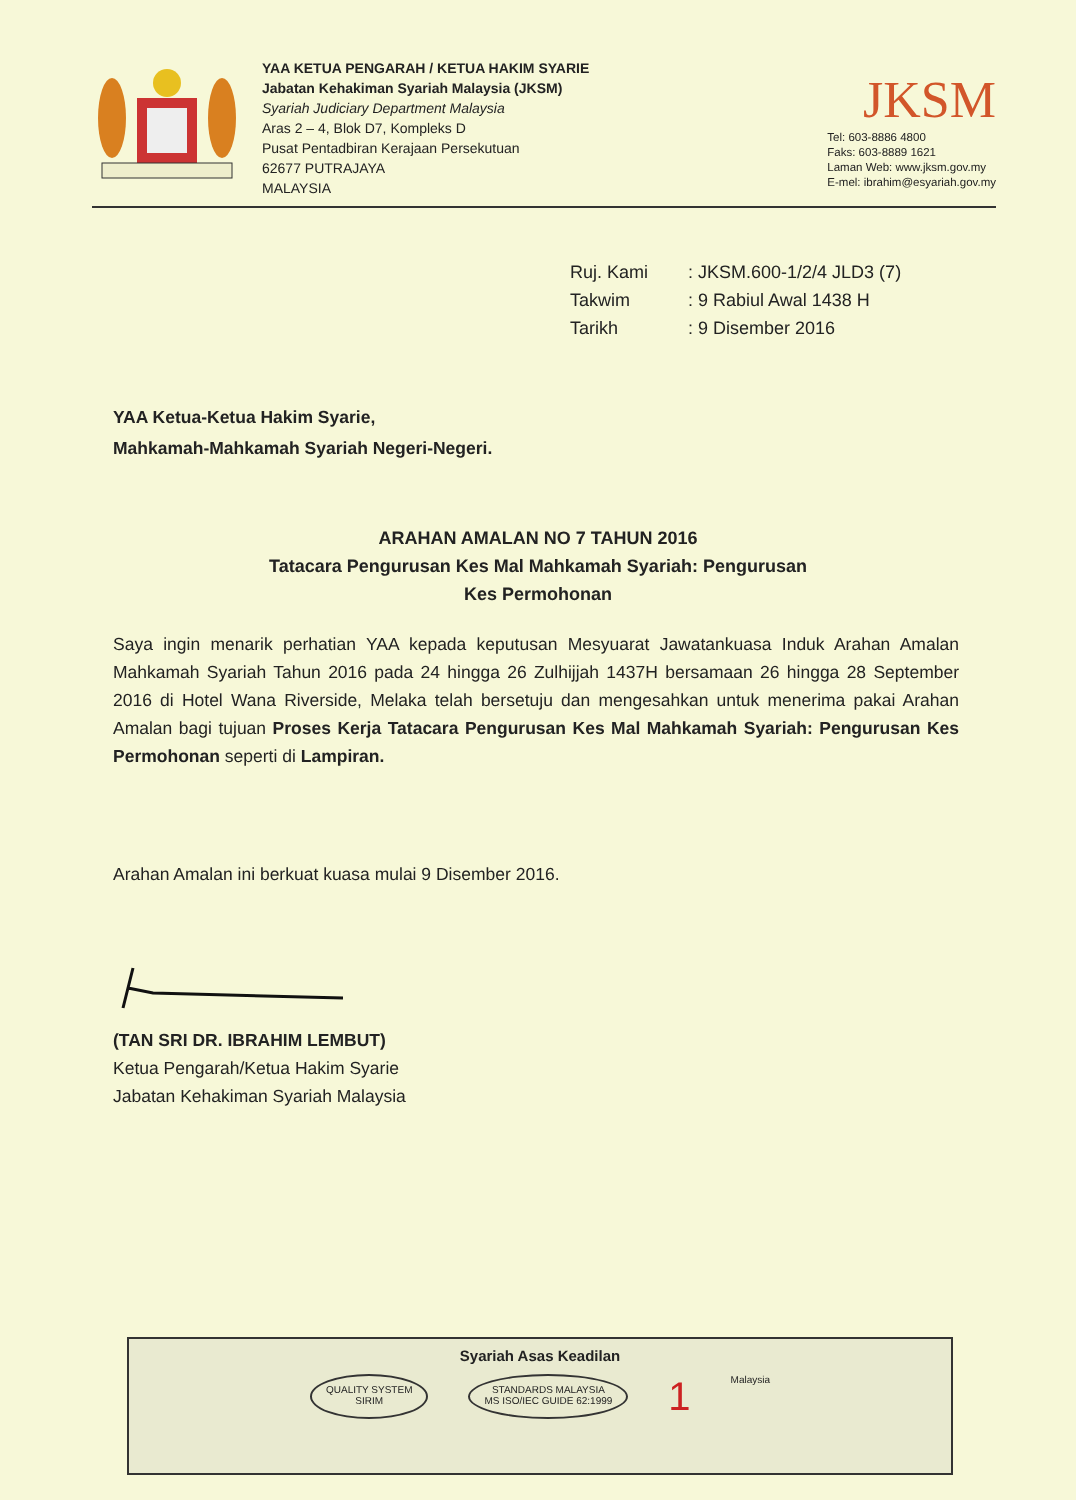YAA KETUA PENGARAH / KETUA HAKIM SYARIE
Jabatan Kehakiman Syariah Malaysia (JKSM)
Syariah Judiciary Department Malaysia
Aras 2 – 4, Blok D7, Kompleks D
Pusat Pentadbiran Kerajaan Persekutuan
62677 PUTRAJAYA
MALAYSIA
JKSM
Tel: 603-8886 4800
Faks: 603-8889 1621
Laman Web: www.jksm.gov.my
E-mel: ibrahim@esyariah.gov.my
| Ruj. Kami | : JKSM.600-1/2/4 JLD3 (7) |
| Takwim | : 9 Rabiul Awal 1438 H |
| Tarikh | : 9 Disember 2016 |
YAA Ketua-Ketua Hakim Syarie,
Mahkamah-Mahkamah Syariah Negeri-Negeri.
ARAHAN AMALAN NO 7 TAHUN 2016
Tatacara Pengurusan Kes Mal Mahkamah Syariah: Pengurusan
Kes Permohonan
Saya ingin menarik perhatian YAA kepada keputusan Mesyuarat Jawatankuasa Induk Arahan Amalan Mahkamah Syariah Tahun 2016 pada 24 hingga 26 Zulhijjah 1437H bersamaan 26 hingga 28 September 2016 di Hotel Wana Riverside, Melaka telah bersetuju dan mengesahkan untuk menerima pakai Arahan Amalan bagi tujuan Proses Kerja Tatacara Pengurusan Kes Mal Mahkamah Syariah: Pengurusan Kes Permohonan seperti di Lampiran.
Arahan Amalan ini berkuat kuasa mulai 9 Disember 2016.
(TAN SRI DR. IBRAHIM LEMBUT)
Ketua Pengarah/Ketua Hakim Syarie
Jabatan Kehakiman Syariah Malaysia
Syariah Asas Keadilan
QUALITY SYSTEM
SIRIM
STANDARDS MALAYSIA
MS ISO/IEC GUIDE 62:1999
1 Malaysia